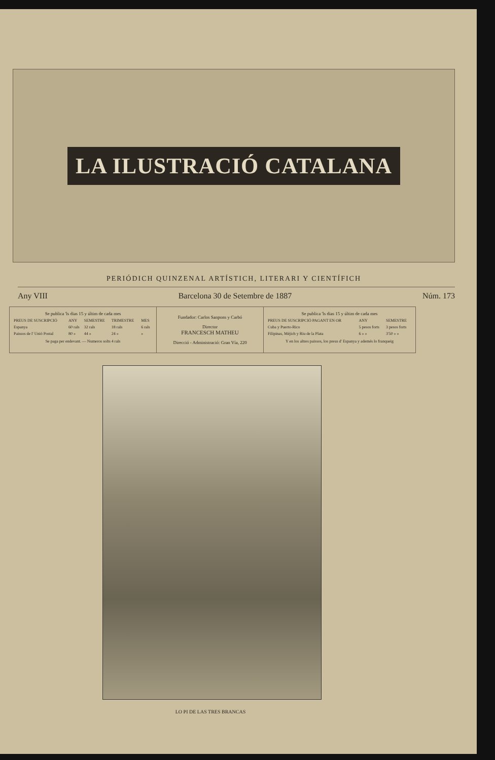LA ILUSTRACIÓ CATALANA
PERIÓDICH QUINZENAL ARTÍSTICH, LITERARI Y CIENTÍFICH
Any VIII Barcelona 30 de Setembre de 1887 Núm. 173
Se publica 'ls dias 15 y últim de cada mes
| PREUS DE SUSCRIPCIÓ | ANY | SEMESTRE | TRIMESTRE | MES |
| --- | --- | --- | --- | --- |
| Espanya | 60 rals | 32 rals | 18 rals | 6 rals |
| Paissos de l' Unió Postal | 80 » | 44 » | 24 » | » |
Se paga per endevant. — Numeros solts 4 rals
Fundador: Carlos Sanpons y Carbó
Director
FRANCESCH MATHEU
Direcció - Administració: Gran Vía, 220
Se publica 'ls dias 15 y últim de cada mes
| PREUS DE SUSCRIPCIÓ PAGANT EN OR | ANY | SEMESTRE |
| --- | --- | --- |
| Cuba y Puerto-Rico | 5 pesos forts | 3 pesos forts |
| Filipinas, Méjich y Riu de la Plata | 6 » » | 3'50 » » |
Y en los altres paissos, los preus d' Espanya y ademés lo franqueig
LO PI DE LAS TRES BRANCAS